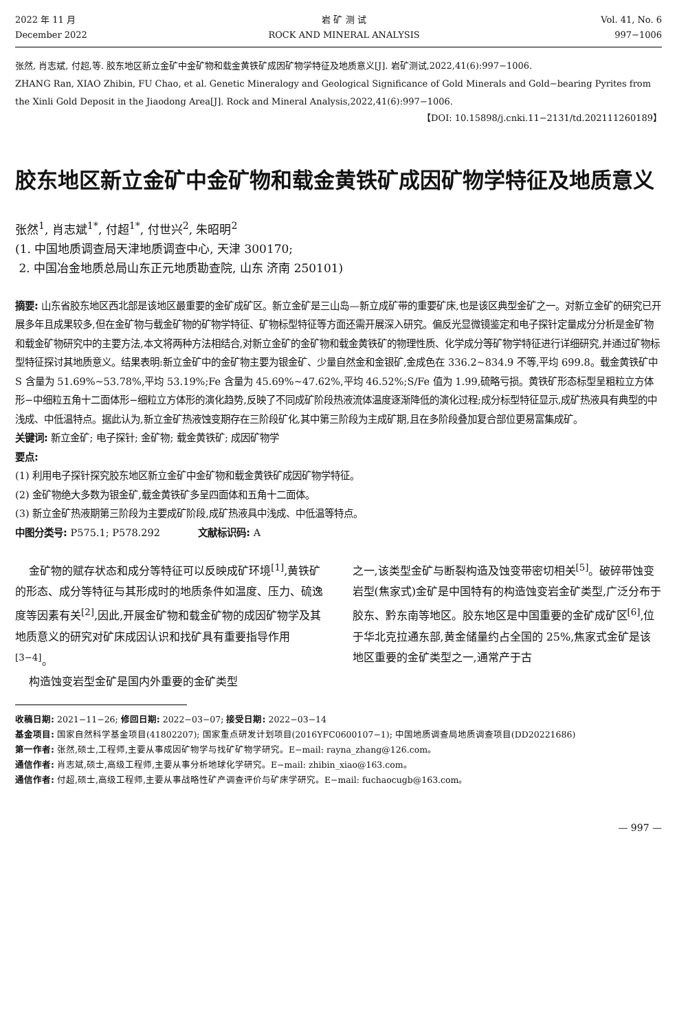2022 年 11 月
December 2022
岩 矿 测 试
ROCK AND MINERAL ANALYSIS
Vol. 41, No. 6
997−1006
张然, 肖志斌, 付超,等. 胶东地区新立金矿中金矿物和载金黄铁矿成因矿物学特征及地质意义[J]. 岩矿测试,2022,41(6):997−1006.
ZHANG Ran, XIAO Zhibin, FU Chao, et al. Genetic Mineralogy and Geological Significance of Gold Minerals and Gold−bearing Pyrites from the Xinli Gold Deposit in the Jiaodong Area[J]. Rock and Mineral Analysis,2022,41(6):997−1006.
【DOI: 10.15898/j.cnki.11−2131/td.202111260189】
胶东地区新立金矿中金矿物和载金黄铁矿成因矿物学特征及地质意义
张然<sup>1</sup>, 肖志斌<sup>1*</sup>, 付超<sup>1*</sup>, 付世兴<sup>2</sup>, 朱昭明<sup>2</sup>
(1. 中国地质调查局天津地质调查中心, 天津 300170;
2. 中国冶金地质总局山东正元地质勘查院, 山东 济南 250101)
摘要: 山东省胶东地区西北部是该地区最重要的金矿成矿区。新立金矿是三山岛—新立成矿带的重要矿床,也是该区典型金矿之一。对新立金矿的研究已开展多年且成果较多,但在金矿物与载金矿物的矿物学特征、矿物标型特征等方面还需开展深入研究。偏反光显微镜鉴定和电子探针定量成分分析是金矿物和载金矿物研究中的主要方法,本文将两种方法相结合,对新立金矿的金矿物和载金黄铁矿的物理性质、化学成分等矿物学特征进行详细研究,并通过矿物标型特征探讨其地质意义。结果表明:新立金矿中的金矿物主要为银金矿、少量自然金和金银矿,金成色在 336.2~834.9 不等,平均 699.8。载金黄铁矿中 S 含量为 51.69%~53.78%,平均 53.19%;Fe 含量为 45.69%~47.62%,平均 46.52%;S/Fe 值为 1.99,硫略亏损。黄铁矿形态标型呈粗粒立方体形−中细粒五角十二面体形−细粒立方体形的演化趋势,反映了不同成矿阶段热液流体温度逐渐降低的演化过程;成分标型特征显示,成矿热液具有典型的中浅成、中低温特点。据此认为,新立金矿热液蚀变期存在三阶段矿化,其中第三阶段为主成矿期,且在多阶段叠加复合部位更易富集成矿。
关键词: 新立金矿; 电子探针; 金矿物; 载金黄铁矿; 成因矿物学
要点:
(1) 利用电子探针探究胶东地区新立金矿中金矿物和载金黄铁矿成因矿物学特征。
(2) 金矿物绝大多数为银金矿,载金黄铁矿多呈四面体和五角十二面体。
(3) 新立金矿热液期第三阶段为主要成矿阶段,成矿热液具中浅成、中低温等特点。
中图分类号: P575.1; P578.292 文献标识码: A
金矿物的赋存状态和成分等特征可以反映成矿环境<sup>[1]</sup>,黄铁矿的形态、成分等特征与其形成时的地质条件如温度、压力、硫逸度等因素有关<sup>[2]</sup>,因此,开展金矿物和载金矿物的成因矿物学及其地质意义的研究对矿床成因认识和找矿具有重要指导作用<sup>[3−4]</sup>。
构造蚀变岩型金矿是国内外重要的金矿类型
之一,该类型金矿与断裂构造及蚀变带密切相关<sup>[5]</sup>。破碎带蚀变岩型(焦家式)金矿是中国特有的构造蚀变岩金矿类型,广泛分布于胶东、黔东南等地区。胶东地区是中国重要的金矿成矿区<sup>[6]</sup>,位于华北克拉通东部,黄金储量约占全国的 25%,焦家式金矿是该地区重要的金矿类型之一,通常产于古
收稿日期: 2021−11−26; 修回日期: 2022−03−07; 接受日期: 2022−03−14
基金项目: 国家自然科学基金项目(41802207); 国家重点研发计划项目(2016YFC0600107−1); 中国地质调查局地质调查项目(DD20221686)
第一作者: 张然,硕士,工程师,主要从事成因矿物学与找矿矿物学研究。E−mail: rayna_zhang@126.com。
通信作者: 肖志斌,硕士,高级工程师,主要从事分析地球化学研究。E−mail: zhibin_xiao@163.com。
通信作者: 付超,硕士,高级工程师,主要从事战略性矿产调查评价与矿床学研究。E−mail: fuchaocugb@163.com。
— 997 —